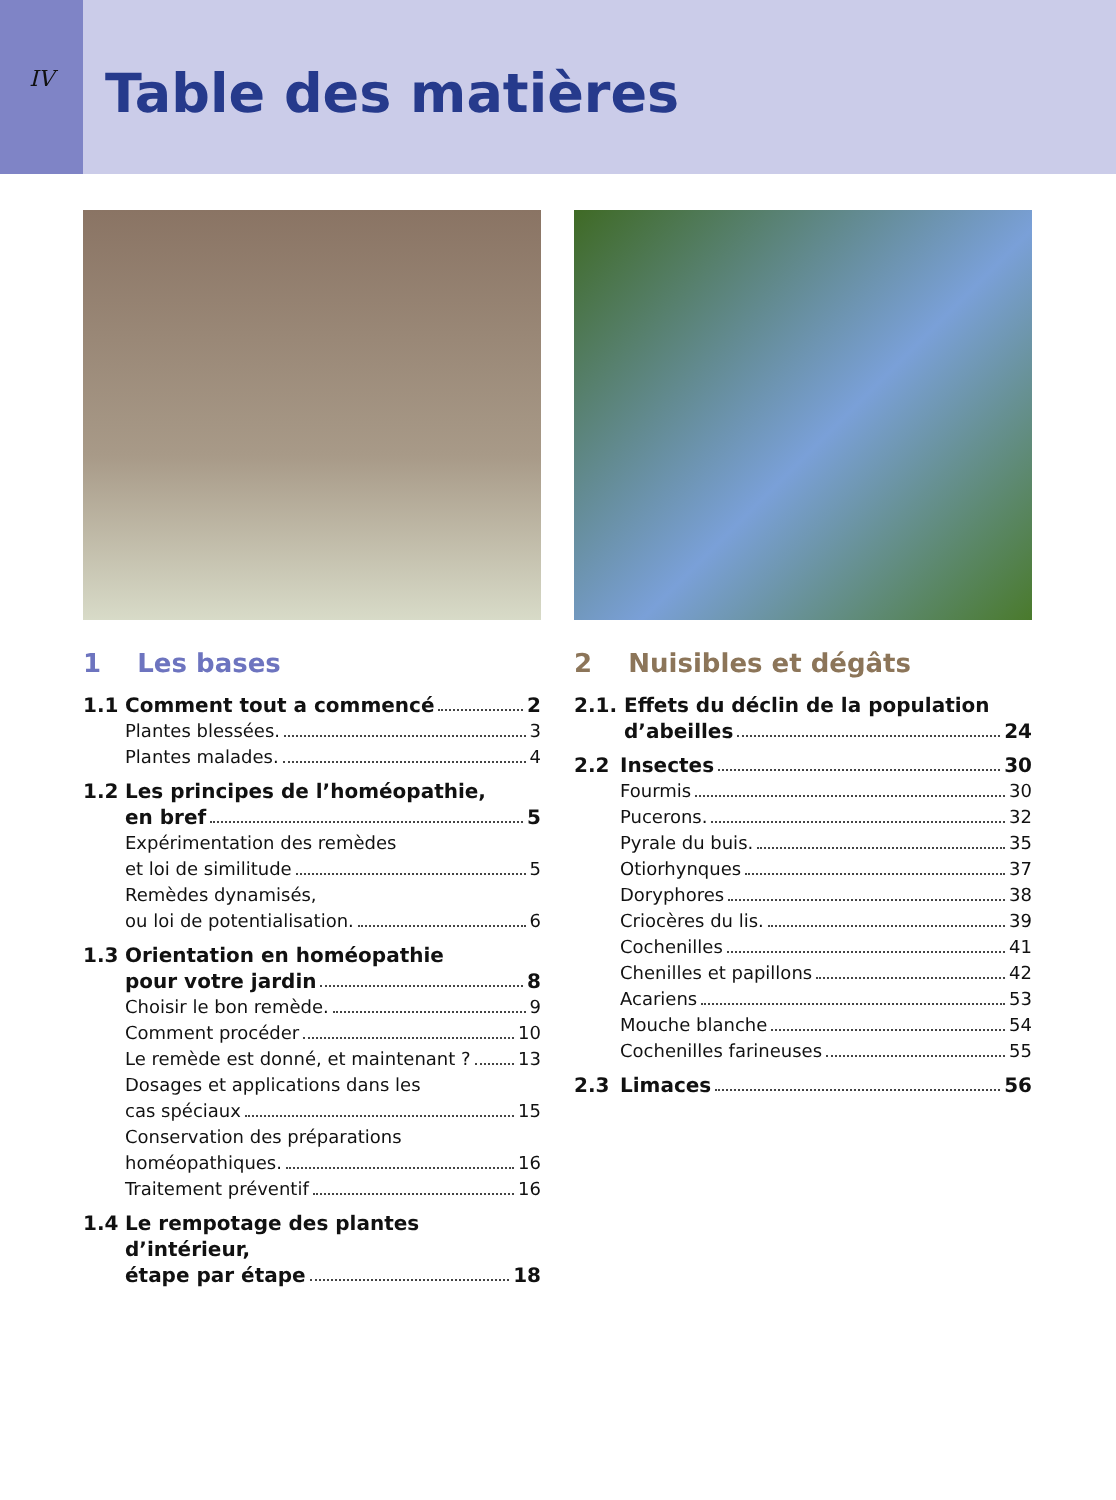IV
Table des matières
1 Les bases
1.1 Comment tout a commencé 2
Plantes blessées. 3
Plantes malades. 4
1.2 Les principes de l’homéopathie,
en bref 5
Expérimentation des remèdes
et loi de similitude 5
Remèdes dynamisés,
ou loi de potentialisation. 6
1.3 Orientation en homéopathie
pour votre jardin 8
Choisir le bon remède. 9
Comment procéder 10
Le remède est donné, et maintenant ? 13
Dosages et applications dans les
cas spéciaux 15
Conservation des préparations
homéopathiques. 16
Traitement préventif 16
1.4 Le rempotage des plantes d’intérieur,
étape par étape 18
2 Nuisibles et dégâts
2.1. Effets du déclin de la population
d’abeilles 24
2.2 Insectes 30
Fourmis 30
Pucerons. 32
Pyrale du buis. 35
Otiorhynques 37
Doryphores 38
Criocères du lis. 39
Cochenilles 41
Chenilles et papillons 42
Acariens 53
Mouche blanche 54
Cochenilles farineuses 55
2.3 Limaces 56